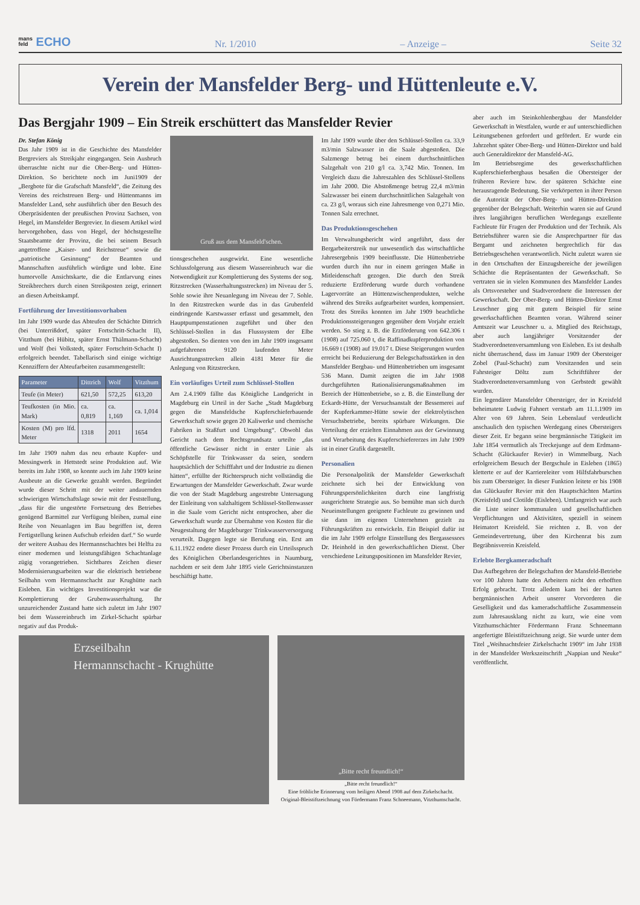mans
feld ECHO Nr. 1/2010 – Anzeige – Seite 32
Verein der Mansfelder Berg- und Hüttenleute e.V.
Das Bergjahr 1909 – Ein Streik erschüttert das Mansfelder Revier
Dr. Stefan König
Das Jahr 1909 ist in die Geschichte des Mansfelder Bergreviers als Streikjahr eingegangen. Sein Ausbruch überraschte nicht nur die Ober-Berg- und Hütten-Direktion. So berichtete noch im Juni1909 der „Bergbote für die Grafschaft Mansfeld“, die Zeitung des Vereins des reichstreuen Berg- und Hüttenmanns im Mansfelder Land, sehr ausführlich über den Besuch des Oberpräsidenten der preußischen Provinz Sachsen, von Hegel, im Mansfelder Bergrevier. In diesem Artikel wird hervorgehoben, dass von Hegel, der höchstgestellte Staatsbeamte der Provinz, die bei seinem Besuch angetroffene „Kaiser- und Reichstreue“ sowie die „patriotische Gesinnung“ der Beamten und Mannschaften ausführlich würdigte und lobte. Eine humorvolle Ansichtskarte, die die Entlarvung eines Streikbrechers durch einen Streikposten zeigt, erinnert an diesen Arbeitskampf.
Fortführung der Investitionsvorhaben
Im Jahr 1909 wurde das Abteufen der Schächte Dittrich (bei Unterrißdorf, später Fortschritt-Schacht II), Vitzthum (bei Hübitz, später Ernst Thälmann-Schacht) und Wolf (bei Volkstedt, später Fortschritt-Schacht I) erfolgreich beendet. Tabellarisch sind einige wichtige Kennziffern der Abteufarbeiten zusammengestellt:
| Parameter | Dittrich | Wolf | Vitzthum |
| --- | --- | --- | --- |
| Teufe (in Meter) | 621,50 | 572,25 | 613,20 |
| Teufkosten (in Mio. Mark) | ca. 0,819 | ca. 1,169 | ca. 1,014 |
| Kosten (M) pro lfd. Meter | 1318 | 2011 | 1654 |
Im Jahr 1909 nahm das neu erbaute Kupfer- und Messingwerk in Hettstedt seine Produktion auf. Wie bereits im Jahr 1908, so konnte auch im Jahr 1909 keine Ausbeute an die Gewerke gezahlt werden. Begründet wurde dieser Schritt mit der weiter andauernden schwierigen Wirtschaftslage sowie mit der Feststellung, „dass für die ungestörte Fortsetzung des Betriebes genügend Barmittel zur Verfügung bleiben, zumal eine Reihe von Neuanlagen im Bau begriffen ist, deren Fertigstellung keinen Aufschub erleiden darf.“ So wurde der weitere Ausbau des Hermannschachtes bei Helfta zu einer modernen und leistungsfähigen Schachtanlage zügig vorangetrieben. Sichtbares Zeichen dieser Modernisierungsarbeiten war die elektrisch betriebene Seilbahn vom Hermannschacht zur Krughütte nach Eisleben. Ein wichtiges Investitionsprojekt war die Komplettierung der Grubenwasserhaltung. Ihr unzureichender Zustand hatte sich zuletzt im Jahr 1907 bei dem Wassereinbruch im Zirkel-Schacht spürbar negativ auf das Produk-
Gruß aus dem Mansfeld'schen.
tionsgeschehen ausgewirkt. Eine wesentliche Schlussfolgerung aus diesem Wassereinbruch war die Notwendigkeit zur Komplettierung des Systems der sog. Ritzstrecken (Wasserhaltungsstrecken) im Niveau der 5. Sohle sowie ihre Neuanlegung im Niveau der 7. Sohle. In den Ritzstrecken wurde das in das Grubenfeld eindringende Karstwasser erfasst und gesammelt, den Hauptpumpenstationen zugeführt und über den Schlüssel-Stollen in das Flusssystem der Elbe abgestoßen. So dienten von den im Jahr 1909 insgesamt aufgefahrenen 9120 laufenden Meter Ausrichtungsstrecken allein 4181 Meter für die Anlegung von Ritzstrecken.
Ein vorläufiges Urteil zum Schlüssel-Stollen
Am 2.4.1909 fällte das Königliche Landgericht in Magdeburg ein Urteil in der Sache „Stadt Magdeburg gegen die Mansfeldsche Kupferschieferbauende Gewerkschaft sowie gegen 20 Kaliwerke und chemische Fabriken in Staßfurt und Umgebung“. Obwohl das Gericht nach dem Rechtsgrundsatz urteilte „das öffentliche Gewässer nicht in erster Linie als Schöpfstelle für Trinkwasser da seien, sondern hauptsächlich der Schifffahrt und der Industrie zu dienen hätten“, erfüllte der Richterspruch nicht vollständig die Erwartungen der Mansfelder Gewerkschaft. Zwar wurde die von der Stadt Magdeburg angestrebte Untersagung der Einleitung von salzhaltigem Schlüssel-Stollenwasser in die Saale vom Gericht nicht entsprochen, aber die Gewerkschaft wurde zur Übernahme von Kosten für die Neugestaltung der Magdeburger Trinkwasserversorgung verurteilt. Dagegen legte sie Berufung ein. Erst am 6.11.1922 endete dieser Prozess durch ein Urteilsspruch des Königlichen Oberlandesgerichtes in Naumburg, nachdem er seit dem Jahr 1895 viele Gerichtsinstanzen beschäftigt hatte.
Im Jahr 1909 wurde über den Schlüssel-Stollen ca. 33,9 m3/min Salzwasser in die Saale abgestoßen. Die Salzmenge betrug bei einem durchschnittlichen Salzgehalt von 210 g/l ca. 3,742 Mio. Tonnen. Im Vergleich dazu die Jahreszahlen des Schlüssel-Stollens im Jahr 2000. Die Abstoßmenge betrug 22,4 m3/min Salzwasser bei einem durchschnittlichen Salzgehalt von ca. 23 g/l, woraus sich eine Jahresmenge von 0,271 Mio. Tonnen Salz errechnet.
Das Produktionsgeschehen
Im Verwaltungsbericht wird angeführt, dass der Bergarbeiterstreik nur unwesentlich das wirtschaftliche Jahresergebnis 1909 beeinflusste. Die Hüttenbetriebe wurden durch ihn nur in einem geringen Maße in Mitleidenschaft gezogen. Die durch den Streik reduzierte Erzförderung wurde durch vorhandene Lagervorräte an Hüttenzwischenprodukten, welche während des Streiks aufgearbeitet wurden, kompensiert. Trotz des Streiks konnten im Jahr 1909 beachtliche Produktionssteigerungen gegenüber dem Vorjahr erzielt werden. So stieg z. B. die Erzförderung von 642.306 t (1908) auf 725.060 t, die Raffinadkupferproduktion von 16.669 t (1908) auf 19.017 t. Diese Steigerungen wurden erreicht bei Reduzierung der Belegschaftsstärken in den Mansfelder Bergbau- und Hüttenbetrieben um insgesamt 536 Mann. Damit zeigten die im Jahr 1908 durchgeführten Rationalisierungsmaßnahmen im Bereich der Hüttenbetriebe, so z. B. die Einstellung der Eckardt-Hütte, der Versuchsanstalt der Bessemerei auf der Kupferkammer-Hütte sowie der elektrolytischen Versuchsbetriebe, bereits spürbare Wirkungen. Die Verteilung der erzielten Einnahmen aus der Gewinnung und Verarbeitung des Kupferschiefererzes im Jahr 1909 ist in einer Grafik dargestellt.
Personalien
Die Personalpolitik der Mansfelder Gewerkschaft zeichnete sich bei der Entwicklung von Führungspersönlichkeiten durch eine langfristig ausgerichtete Strategie aus. So bemühte man sich durch Neueinstellungen geeignete Fachleute zu gewinnen und sie dann im eigenen Unternehmen gezielt zu Führungskräften zu entwickeln. Ein Beispiel dafür ist die im Jahr 1909 erfolgte Einstellung des Bergassessors Dr. Heinhold in den gewerkschaftlichen Dienst. Über verschiedene Leitungspositionen im Mansfelder Revier,
Erzseilbahn
Hermannschacht - Krughütte
„Bitte recht freundlich!“
„Bitte recht freundlich!“
Eine fröhliche Erinnerung vom heiligen Abend 1908 auf dem Zirkelschacht.
Original-Bleistiftzeichnung von Fördermann Franz Schneemann, Vitzthumschacht.
aber auch im Steinkohlenbergbau der Mansfelder Gewerkschaft in Westfalen, wurde er auf unterschiedlichen Leitungsebenen gefordert und gefördert. Er wurde ein Jahrzehnt später Ober-Berg- und Hütten-Direktor und bald auch Generaldirektor der Mansfeld-AG.
Im Betriebsregime des gewerkschaftlichen Kupferschieferbergbaus besaßen die Obersteiger der früheren Reviere bzw. der späteren Schächte eine herausragende Bedeutung. Sie verkörperten in ihrer Person die Autorität der Ober-Berg- und Hütten-Direktion gegenüber der Belegschaft. Weiterhin waren sie auf Grund ihres langjährigen beruflichen Werdegangs exzellente Fachleute für Fragen der Produktion und der Technik. Als Betriebsführer waren sie die Ansprechpartner für das Bergamt und zeichneten bergrechtlich für das Betriebsgeschehen verantwortlich. Nicht zuletzt waren sie in den Ortschaften der Einzugsbereiche der jeweiligen Schächte die Repräsentanten der Gewerkschaft. So vertraten sie in vielen Kommunen des Mansfelder Landes als Ortsvorsteher und Stadtverordnete die Interessen der Gewerkschaft. Der Ober-Berg- und Hütten-Direktor Ernst Leuschner ging mit gutem Beispiel für seine gewerkschaftlichen Beamten voran. Während seiner Amtszeit war Leuschner u. a. Mitglied des Reichstags, aber auch langjähriger Vorsitzender der Stadtverordnetenversammlung von Eisleben. Es ist deshalb nicht überraschend, dass im Januar 1909 der Obersteiger Zobel (Paul-Schacht) zum Vorsitzenden und sein Fahrsteiger Döltz zum Schriftführer der Stadtverordnetenversammlung von Gerbstedt gewählt wurden.
Ein legendärer Mansfelder Obersteiger, der in Kreisfeld beheimatete Ludwig Fahnert verstarb am 11.1.1909 im Alter von 69 Jahren. Sein Lebenslauf verdeutlicht anschaulich den typischen Werdegang eines Obersteigers dieser Zeit. Er begann seine bergmännische Tätigkeit im Jahr 1854 vermutlich als Treckejunge auf dem Erdmann-Schacht (Glückaufer Revier) in Wimmelburg. Nach erfolgreichem Besuch der Bergschule in Eisleben (1865) kletterte er auf der Karriereleiter vom Hilfsfahrburschen bis zum Obersteiger. In dieser Funktion leitete er bis 1908 das Glückaufer Revier mit den Hauptschächten Martins (Kreisfeld) und Clotilde (Eisleben). Umfangreich war auch die Liste seiner kommunalen und gesellschaftlichen Verpflichtungen und Aktivitäten, speziell in seinem Heimatort Kreisfeld. Sie reichten z. B. von der Gemeindevertretung, über den Kirchenrat bis zum Begräbnisverein Kreisfeld.
Erlebte Bergkameradschaft
Das Aufbegehren der Belegschaften der Mansfeld-Betriebe vor 100 Jahren hatte den Arbeitern nicht den erhofften Erfolg gebracht. Trotz alledem kam bei der harten bergmännischen Arbeit unserer Vorvorderen die Geselligkeit und das kameradschaftliche Zusammensein zum Jahresausklang nicht zu kurz, wie eine vom Vitzthumschächter Fördermann Franz Schneemann angefertigte Bleistiftzeichnung zeigt. Sie wurde unter dem Titel „Weihnachtsfeier Zirkelschacht 1909“ im Jahr 1938 in der Mansfelder Werkszeitschrift „Nappian und Neuke“ veröffentlicht.